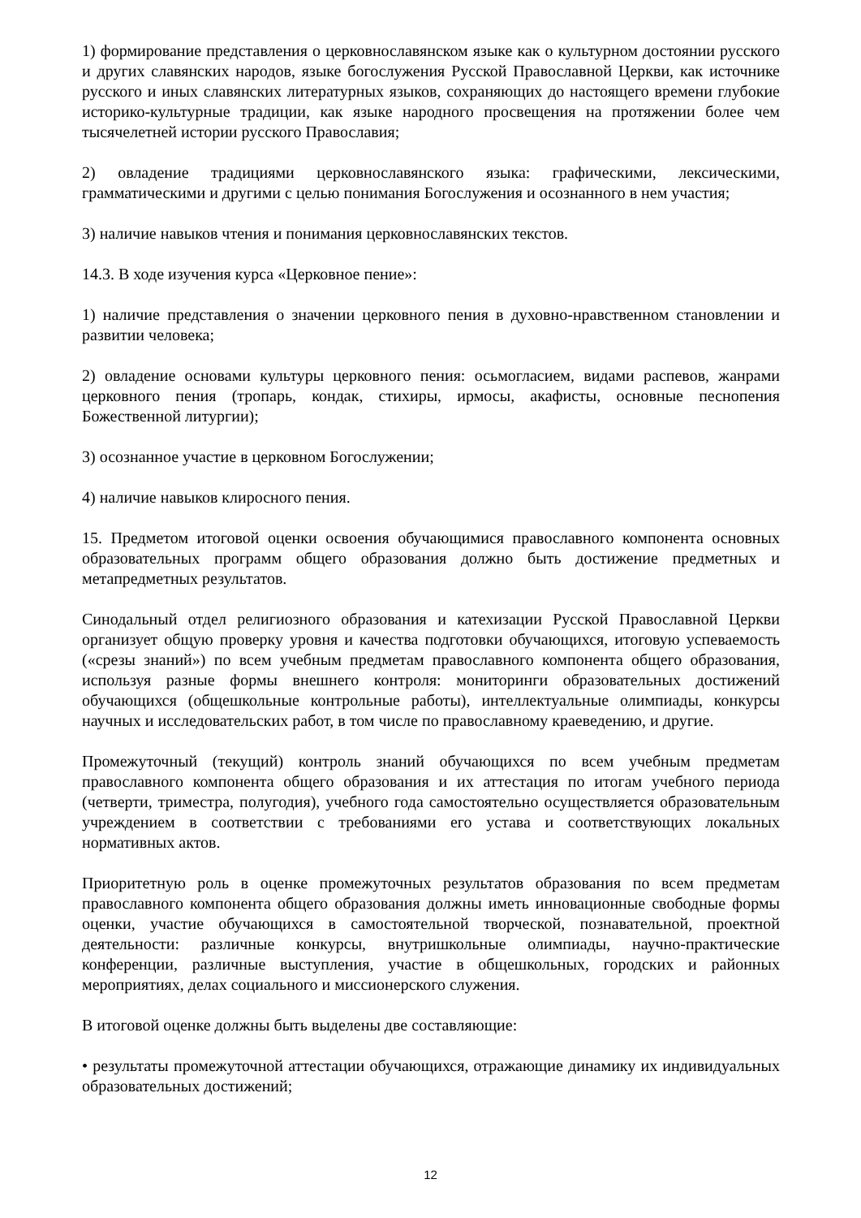1) формирование представления о церковнославянском языке как о культурном достоянии русского и других славянских народов, языке богослужения Русской Православной Церкви, как источнике русского и иных славянских литературных языков, сохраняющих до настоящего времени глубокие историко-культурные традиции, как языке народного просвещения на протяжении более чем тысячелетней истории русского Православия;
2) овладение традициями церковнославянского языка: графическими, лексическими, грамматическими и другими с целью понимания Богослужения и осознанного в нем участия;
3) наличие навыков чтения и понимания церковнославянских текстов.
14.3. В ходе изучения курса «Церковное пение»:
1) наличие представления о значении церковного пения в духовно-нравственном становлении и развитии человека;
2) овладение основами культуры церковного пения: осьмогласием, видами распевов, жанрами церковного пения (тропарь, кондак, стихиры, ирмосы, акафисты, основные песнопения Божественной литургии);
3) осознанное участие в церковном Богослужении;
4) наличие навыков клиросного пения.
15. Предметом итоговой оценки освоения обучающимися православного компонента основных образовательных программ общего образования должно быть достижение предметных и метапредметных результатов.
Синодальный отдел религиозного образования и катехизации Русской Православной Церкви организует общую проверку уровня и качества подготовки обучающихся, итоговую успеваемость («срезы знаний») по всем учебным предметам православного компонента общего образования, используя разные формы внешнего контроля: мониторинги образовательных достижений обучающихся (общешкольные контрольные работы), интеллектуальные олимпиады, конкурсы научных и исследовательских работ, в том числе по православному краеведению, и другие.
Промежуточный (текущий) контроль знаний обучающихся по всем учебным предметам православного компонента общего образования и их аттестация по итогам учебного периода (четверти, триместра, полугодия), учебного года самостоятельно осуществляется образовательным учреждением в соответствии с требованиями его устава и соответствующих локальных нормативных актов.
Приоритетную роль в оценке промежуточных результатов образования по всем предметам православного компонента общего образования должны иметь инновационные свободные формы оценки, участие обучающихся в самостоятельной творческой, познавательной, проектной деятельности: различные конкурсы, внутришкольные олимпиады, научно-практические конференции, различные выступления, участие в общешкольных, городских и районных мероприятиях, делах социального и миссионерского служения.
В итоговой оценке должны быть выделены две составляющие:
• результаты промежуточной аттестации обучающихся, отражающие динамику их индивидуальных образовательных достижений;
12